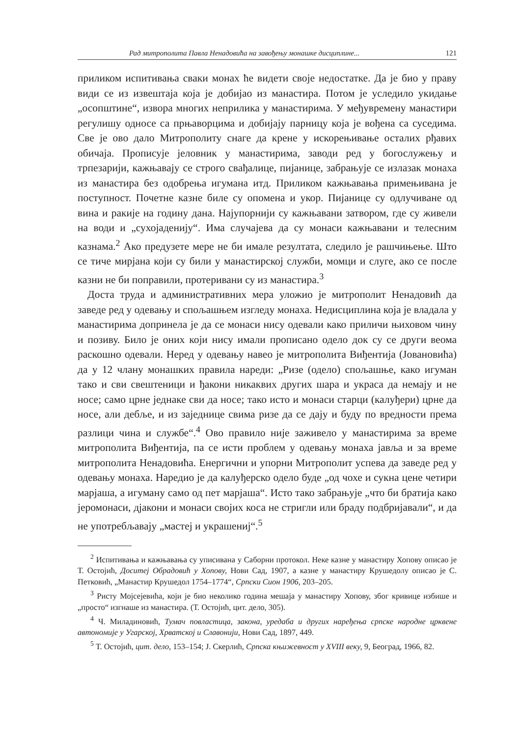Рад митрополита Павла Ненадовића на завођењу монашке дисциплине... 121
приликом испитивања сваки монах ће видети своје недостатке. Да је био у праву види се из извештаја која је добијао из манастира. Потом је уследило укидање „осопштине“, извора многих неприлика у манастирима. У међувремену манастири регулишу односе са прњаворцима и добијају парницу која је вођена са суседима. Све је ово дало Митрополиту снаге да крене у искорењивање осталих рђавих обичаја. Прописује јеловник у манастирима, заводи ред у богослужењу и трпезарији, кажњавају се строго свађалице, пијанице, забрањује се излазак монаха из манастира без одобрења игумана итд. Приликом кажњавања примењивана је поступност. Почетне казне биле су опомена и укор. Пијанице су одлучиване од вина и ракије на годину дана. Најупорнији су кажњавани затвором, где су живели на води и „сухојаденију“. Има случајева да су монаси кажњавани и телесним казнама.<sup>2</sup> Ако предузете мере не би имале резултата, следило је рашчињење. Што се тиче мирјана који су били у манастирској служби, момци и слуге, ако се после казни не би поправили, протеривани су из манастира.<sup>3</sup>
Доста труда и административних мера уложио је митрополит Ненадовић да заведе ред у одевању и спољашњем изгледу монаха. Недисциплина која је владала у манастирима допринела је да се монаси нису одевали како приличи њиховом чину и позиву. Било је оних који нису имали прописано одело док су се други веома раскошно одевали. Неред у одевању навео је митрополита Виђентија (Јовановића) да у 12 члану монашких правила нареди: „Ризе (одело) спољашње, како игуман тако и сви свештеници и ђакони никаквих других шара и украса да немају и не носе; само црне једнаке сви да носе; тако исто и монаси старци (калуђери) црне да носе, али дебље, и из заједнице свима ризе да се дају и буду по вредности према разлици чина и службе“.<sup>4</sup> Ово правило није заживело у манастирима за време митрополита Виђентија, па се исти проблем у одевању монаха јавља и за време митрополита Ненадовића. Енергични и упорни Митрополит успева да заведе ред у одевању монаха. Наредио је да калуђерско одело буде „од чохе и сукна цене четири марјаша, а игуману само од пет марјаша“. Исто тако забрањује „что би братија како јеромонаси, дјакони и монаси својих коса не стригли или браду подбријавали“, и да не употребљавају „мастеј и украшениј“.<sup>5</sup>
<sup>2</sup> Испитивања и кажњавања су уписивана у Саборни протокол. Неке казне у манастиру Хопову описао је Т. Остојић, Доситеј Обрадовић у Хопову, Нови Сад, 1907, а казне у манастиру Крушедолу описао је С. Петковић, „Манастир Крушедол 1754–1774“, Српски Сион 1906, 203–205.
<sup>3</sup> Ристу Мојсејевића, који је био неколико година мешаја у манастиру Хопову, због кривице избише и „просто“ изгнаше из манастира. (Т. Остојић, цит. дело, 305).
<sup>4</sup> Ч. Миладиновић, Тумач повластица, закона, уредаба и других наређења српске народне црквене автономије у Угарској, Хрватској и Славонији, Нови Сад, 1897, 449.
<sup>5</sup> Т. Остојић, цит. дело, 153–154; Ј. Скерлић, Српска књижевност у XVIII веку, 9, Београд, 1966, 82.